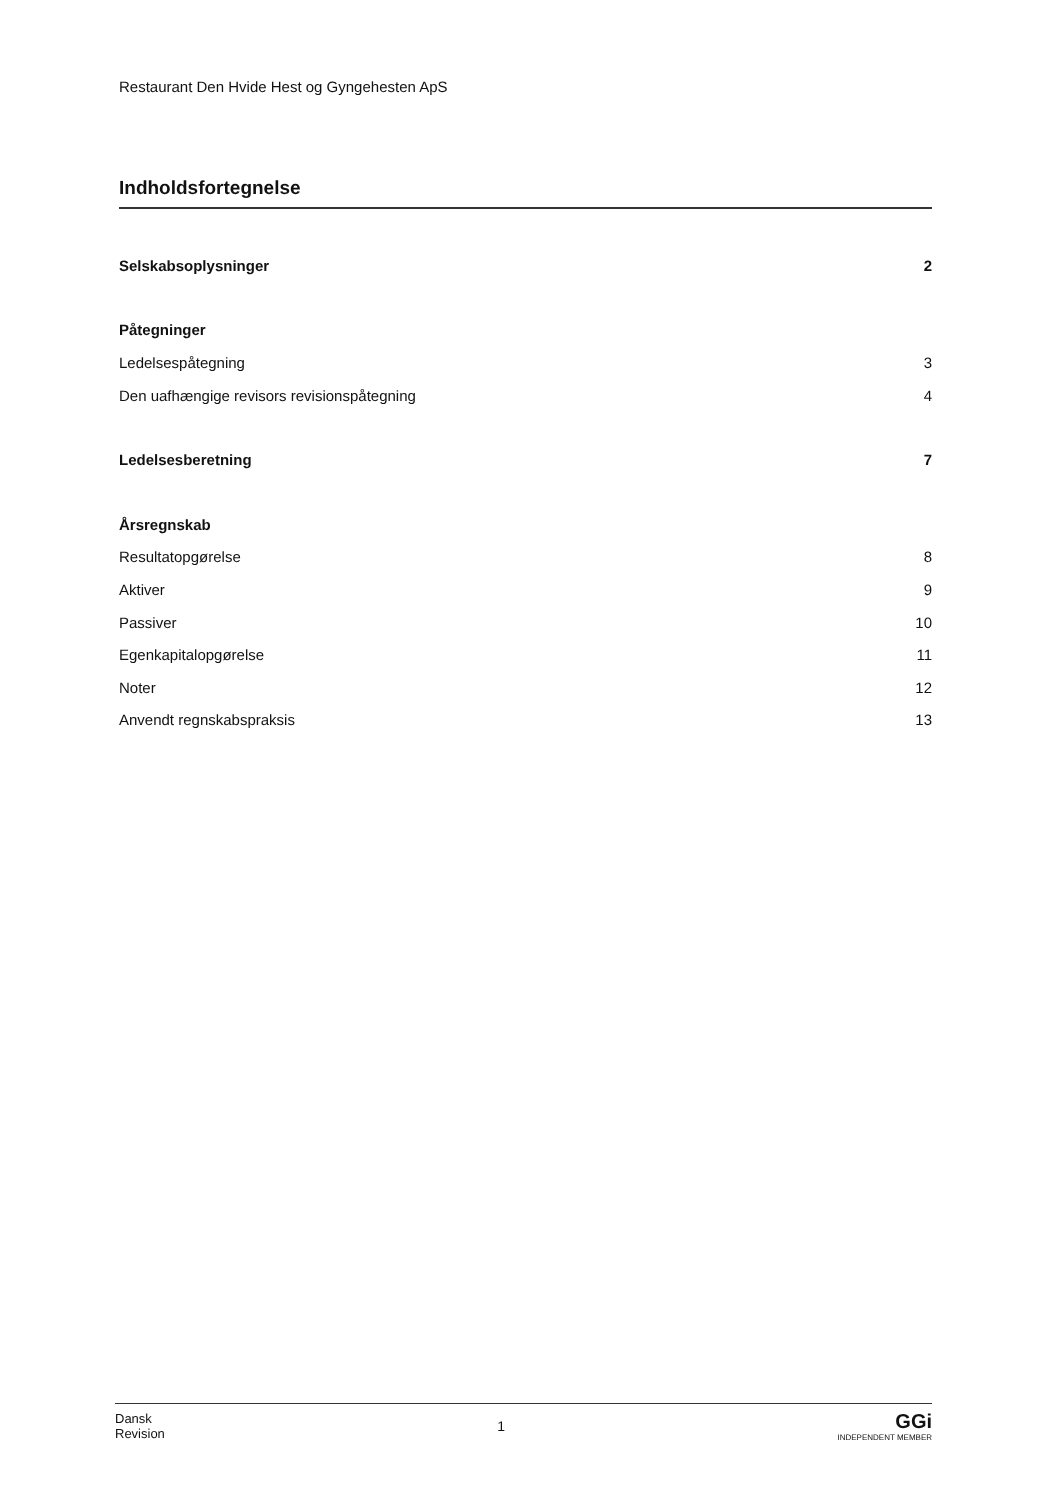Restaurant Den Hvide Hest og Gyngehesten ApS
Indholdsfortegnelse
Selskabsoplysninger 2
Påtegninger
Ledelsespåtegning 3
Den uafhængige revisors revisionspåtegning 4
Ledelsesberetning 7
Årsregnskab
Resultatopgørelse 8
Aktiver 9
Passiver 10
Egenkapitalopgørelse 11
Noter 12
Anvendt regnskabspraksis 13
Dansk
Revision
1
GGi
INDEPENDENT MEMBER